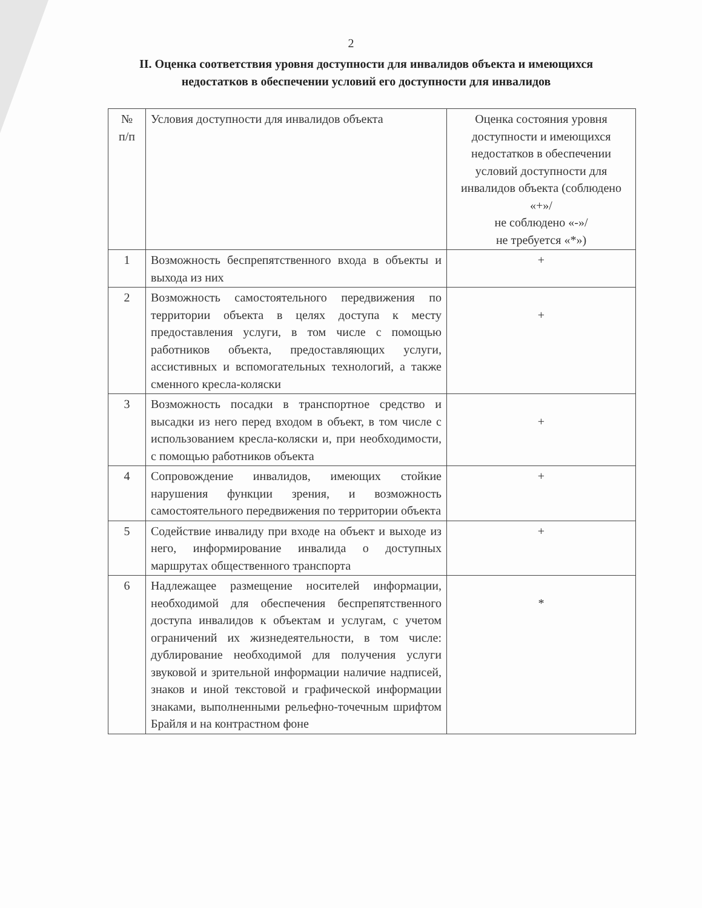2
II. Оценка соответствия уровня доступности для инвалидов объекта и имеющихся недостатков в обеспечении условий его доступности для инвалидов
| № п/п | Условия доступности для инвалидов объекта | Оценка состояния уровня доступности и имеющихся недостатков в обеспечении условий доступности для инвалидов объекта (соблюдено «+»/ не соблюдено «-»/ не требуется «*») |
| 1 | Возможность беспрепятственного входа в объекты и выхода из них | + |
| 2 | Возможность самостоятельного передвижения по территории объекта в целях доступа к месту предоставления услуги, в том числе с помощью работников объекта, предоставляющих услуги, ассистивных и вспомогательных технологий, а также сменного кресла-коляски | + |
| 3 | Возможность посадки в транспортное средство и высадки из него перед входом в объект, в том числе с использованием кресла-коляски и, при необходимости, с помощью работников объекта | + |
| 4 | Сопровождение инвалидов, имеющих стойкие нарушения функции зрения, и возможность самостоятельного передвижения по территории объекта | + |
| 5 | Содействие инвалиду при входе на объект и выходе из него, информирование инвалида о доступных маршрутах общественного транспорта | + |
| 6 | Надлежащее размещение носителей информации, необходимой для обеспечения беспрепятственного доступа инвалидов к объектам и услугам, с учетом ограничений их жизнедеятельности, в том числе: дублирование необходимой для получения услуги звуковой и зрительной информации наличие надписей, знаков и иной текстовой и графической информации знаками, выполненными рельефно-точечным шрифтом Брайля и на контрастном фоне | * |